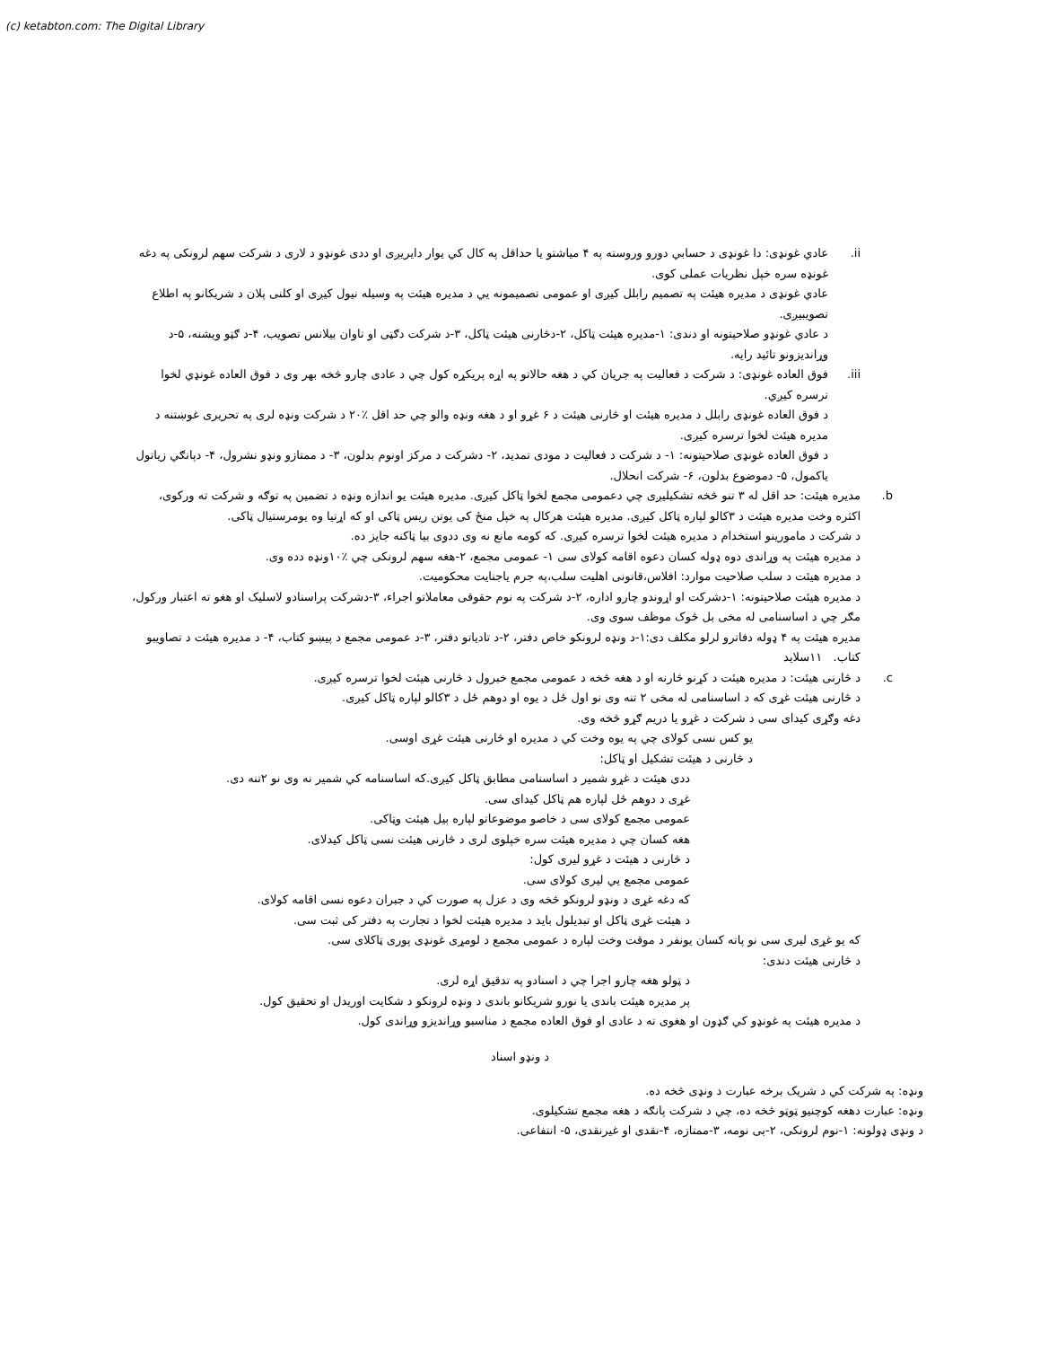(c) ketabton.com: The Digital Library
.ii عادي غونډی: دا غونډی د حسابي دورو وروسته په ۴ میاشتو یا حداقل په کال کي یوار دایریږی او ددی غونډو د لاری د شرکت سهم لرونکی په دغه غونډه سره خپل نظريات عملی کوی.
عادي غونډی د مدیره هیئت په تصمیم رابلل کیږی او عمومی تصمیمونه یي د مدیره هیئت په وسیله نیول کیږی او کلنی پلان د شریکانو په اطلاع تصويبيږی.
د عادي غونډو صلاحيتونه او دندی: ۱-مدیره هیئت ټاکل، ۲-دڅارنی هیئت ټاکل، ۳-د شرکت دګټی او تاوان بیلانس تصویب، ۴-د ګټو ويشنه، ۵-د وړاندیزونو تائید رايه.
.iii
فوق العاده غونډی: د شرکت د فعالیت په جریان کي د هغه حالاتو په اړه پریکړه کول چي د عادی چارو څخه بهر وی د فوق العاده غونډي لخوا ترسره کیږي.
د فوق العاده غونډی رابلل د مدیره هیئت او څارنی هیئت د ۶ غړو او د هغه ونډه والو چي حد اقل ٪۲۰ د شرکت ونډه لری په تحریری غوښتنه د مدیره هیئت لخوا ترسره کیږی.
د فوق العاده غونډی صلاحيتونه: ۱- د شرکت د فعالیت د مودی تمدید، ۲- دشرکت د مرکز اونوم بدلون، ۳- د ممتازو ونډو نشرول، ۴- دپانګي زیاتول یاکمول، ۵- دموضوع بدلون، ۶- شرکت انحلال.
.b مدیره هیئت: حد اقل له ۳ تنو څخه تشکیلیږی چي دعمومی مجمع لخوا ټاکل کیږی. مدیره هیئت یو اندازه ونډه د تضمین په توګه و شرکت ته ورکوی، اکثره وخت مدیره هیئت د ۳کالو لپاره ټاکل کیږی. مدیره هیئت هرکال په خپل منځ کی یوتن ریس ټاکی او که اړتیا وه یومرستیال ټاکی.
د شرکت د مامورینو استخدام د مدیره هیئت لخوا ترسره کیږی. که کومه مانع نه وی ددوی بیا ټاکنه جایز ده.
د مدیره هیئت په وړاندی دوه ډوله کسان دعوه اقامه کولای سی ۱- عمومی مجمع، ۲-هغه سهم لرونکی چي ٪۱۰ونډه دده وی.
د مدیره هیئت د سلب صلاحیت موارد: افلاس،قانونی اهلیت سلب،په جرم یاجنایت محکومیت.
د مدیره هیئت صلاحيتونه: ۱-دشرکت او اړوندو چارو اداره، ۲-د شرکت په نوم حقوقی معاملاتو اجراء، ۳-دشرکت پراسنادو لاسلیک او هغو ته اعتبار ورکول، مګر چي د اساسنامی له مخی بل څوک موظف سوی وی.
مدیره هیئت په ۴ ډوله دفاترو لرلو مکلف دی:۱-د ونډه لرونکو خاص دفتر، ۲-د تادیاتو دفتر، ۳-د عمومی مجمع د پیښو کتاب، ۴- د مدیره هیئت د تصاويبو کتاب. ۱۱سلاید
.c د څارنی هیئت: د مدیره هیئت د کړنو څارنه او د هغه څخه د عمومی مجمع خبرول د څارنی هیئت لخوا ترسره کیږی.
د څارنی هیئت غړی که د اساسنامی له مخی ۲ تنه وی نو اول ځل د یوه او دوهم ځل د ۳کالو لپاره ټاکل کیږی.
دغه وګړی کیدای سی د شرکت د غړو یا دریم ګړو څخه وی.
یو کس نسی کولای چي په یوه وخت کي د مدیره او څارنی هیئت غړی اوسی.
د څارنی د هیئت تشکیل او ټاکل:
ددی هیئت د غړو شمیر د اساسنامی مطابق ټاکل کیږی.که اساسنامه کي شمیر نه وی نو ۲تنه دی.
غړی د دوهم ځل لپاره هم ټاکل کیدای سی.
عمومی مجمع کولای سی د خاصو موضوعاتو لپاره بیل هیئت وټاکی.
هغه کسان چي د مدیره هیئت سره خپلوی لری د څارنی هیئت نسی ټاکل کیدلای.
د څارنی د هیئت د غړو لیری کول:
عمومی مجمع یي لیری کولای سی.
که دغه غړی د ونډو لرونکو څخه وی د عزل په صورت کي د جبران دعوه نسی اقامه کولای.
د هیئت غړی ټاکل او تبدیلول باید د مدیره هیئت لخوا د تجارت په دفتر کی ثبت سی.
که یو غړی لیری سی نو پاته کسان یونفر د موقت وخت لپاره د عمومی مجمع د لومړی غونډی پوری ټاکلای سی.
د څارنی هیئت دندی:
د ټولو هغه چارو اجرا چي د اسنادو په تدقیق اړه لری.
پر مدیره هیئت باندی یا نورو شریکانو باندی د ونډه لرونکو د شکایت اوریدل او تحقیق کول.
د مدیره هیئت په غونډو کي ګډون او هغوی ته د عادی او فوق العاده مجمع د مناسبو وړاندیزو وړاندی کول.
د ونډو اسناد
ونډه: په شرکت کي د شریک برخه عبارت د ونډی څخه ده.
ونډه: عبارت دهغه کوچنیو ټوټو څخه ده، چي د شرکت پانګه د هغه مجمع تشکیلوی.
د ونډی ډولونه: ۱-نوم لرونکی، ۲-بی نومه، ۳-ممتازه، ۴-نقدی او غیرنقدی، ۵- انتفاعی.